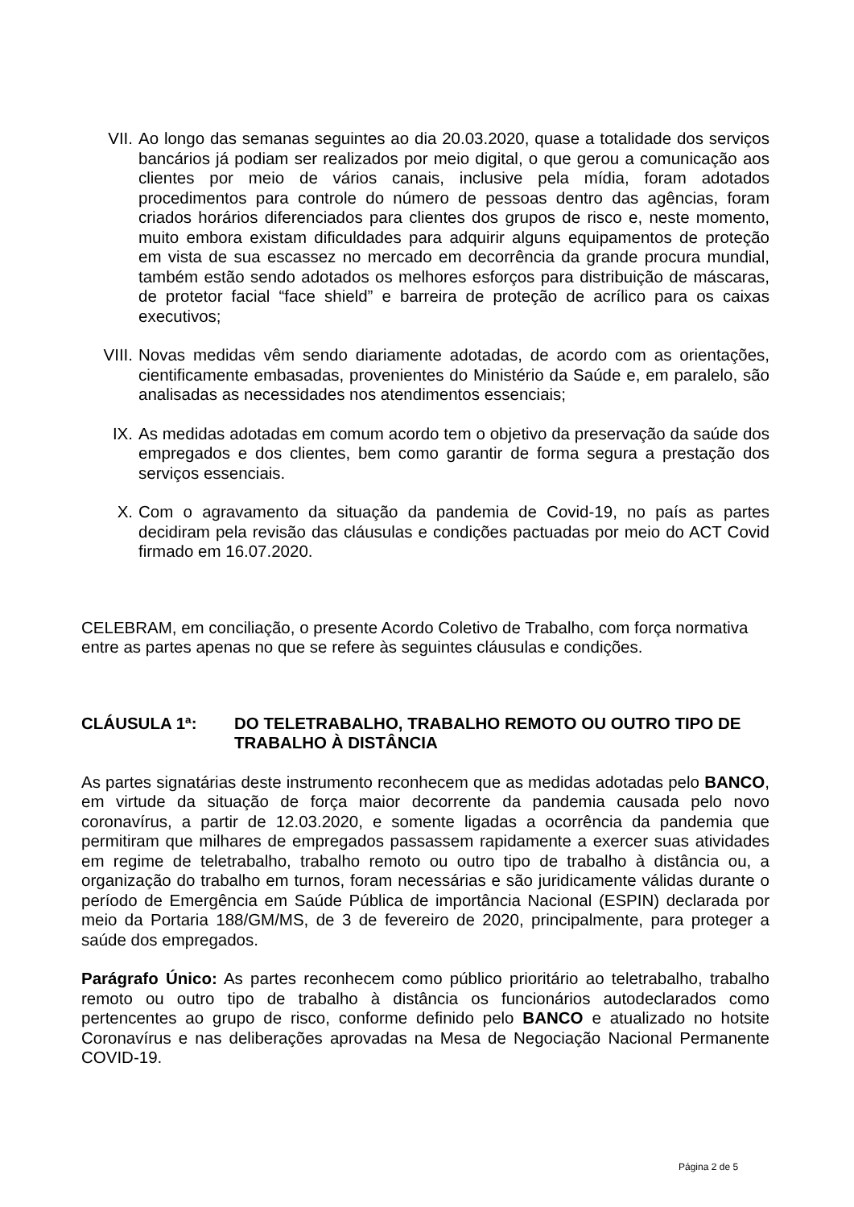VII. Ao longo das semanas seguintes ao dia 20.03.2020, quase a totalidade dos serviços bancários já podiam ser realizados por meio digital, o que gerou a comunicação aos clientes por meio de vários canais, inclusive pela mídia, foram adotados procedimentos para controle do número de pessoas dentro das agências, foram criados horários diferenciados para clientes dos grupos de risco e, neste momento, muito embora existam dificuldades para adquirir alguns equipamentos de proteção em vista de sua escassez no mercado em decorrência da grande procura mundial, também estão sendo adotados os melhores esforços para distribuição de máscaras, de protetor facial “face shield” e barreira de proteção de acrílico para os caixas executivos;
VIII. Novas medidas vêm sendo diariamente adotadas, de acordo com as orientações, cientificamente embasadas, provenientes do Ministério da Saúde e, em paralelo, são analisadas as necessidades nos atendimentos essenciais;
IX. As medidas adotadas em comum acordo tem o objetivo da preservação da saúde dos empregados e dos clientes, bem como garantir de forma segura a prestação dos serviços essenciais.
X. Com o agravamento da situação da pandemia de Covid-19, no país as partes decidiram pela revisão das cláusulas e condições pactuadas por meio do ACT Covid firmado em 16.07.2020.
CELEBRAM, em conciliação, o presente Acordo Coletivo de Trabalho, com força normativa entre as partes apenas no que se refere às seguintes cláusulas e condições.
CLÁUSULA 1ª: DO TELETRABALHO, TRABALHO REMOTO OU OUTRO TIPO DE TRABALHO À DISTÂNCIA
As partes signatárias deste instrumento reconhecem que as medidas adotadas pelo BANCO, em virtude da situação de força maior decorrente da pandemia causada pelo novo coronavírus, a partir de 12.03.2020, e somente ligadas a ocorrência da pandemia que permitiram que milhares de empregados passassem rapidamente a exercer suas atividades em regime de teletrabalho, trabalho remoto ou outro tipo de trabalho à distância ou, a organização do trabalho em turnos, foram necessárias e são juridicamente válidas durante o período de Emergência em Saúde Pública de importância Nacional (ESPIN) declarada por meio da Portaria 188/GM/MS, de 3 de fevereiro de 2020, principalmente, para proteger a saúde dos empregados.
Parágrafo Único: As partes reconhecem como público prioritário ao teletrabalho, trabalho remoto ou outro tipo de trabalho à distância os funcionários autodeclarados como pertencentes ao grupo de risco, conforme definido pelo BANCO e atualizado no hotsite Coronavírus e nas deliberações aprovadas na Mesa de Negociação Nacional Permanente COVID-19.
Página 2 de 5